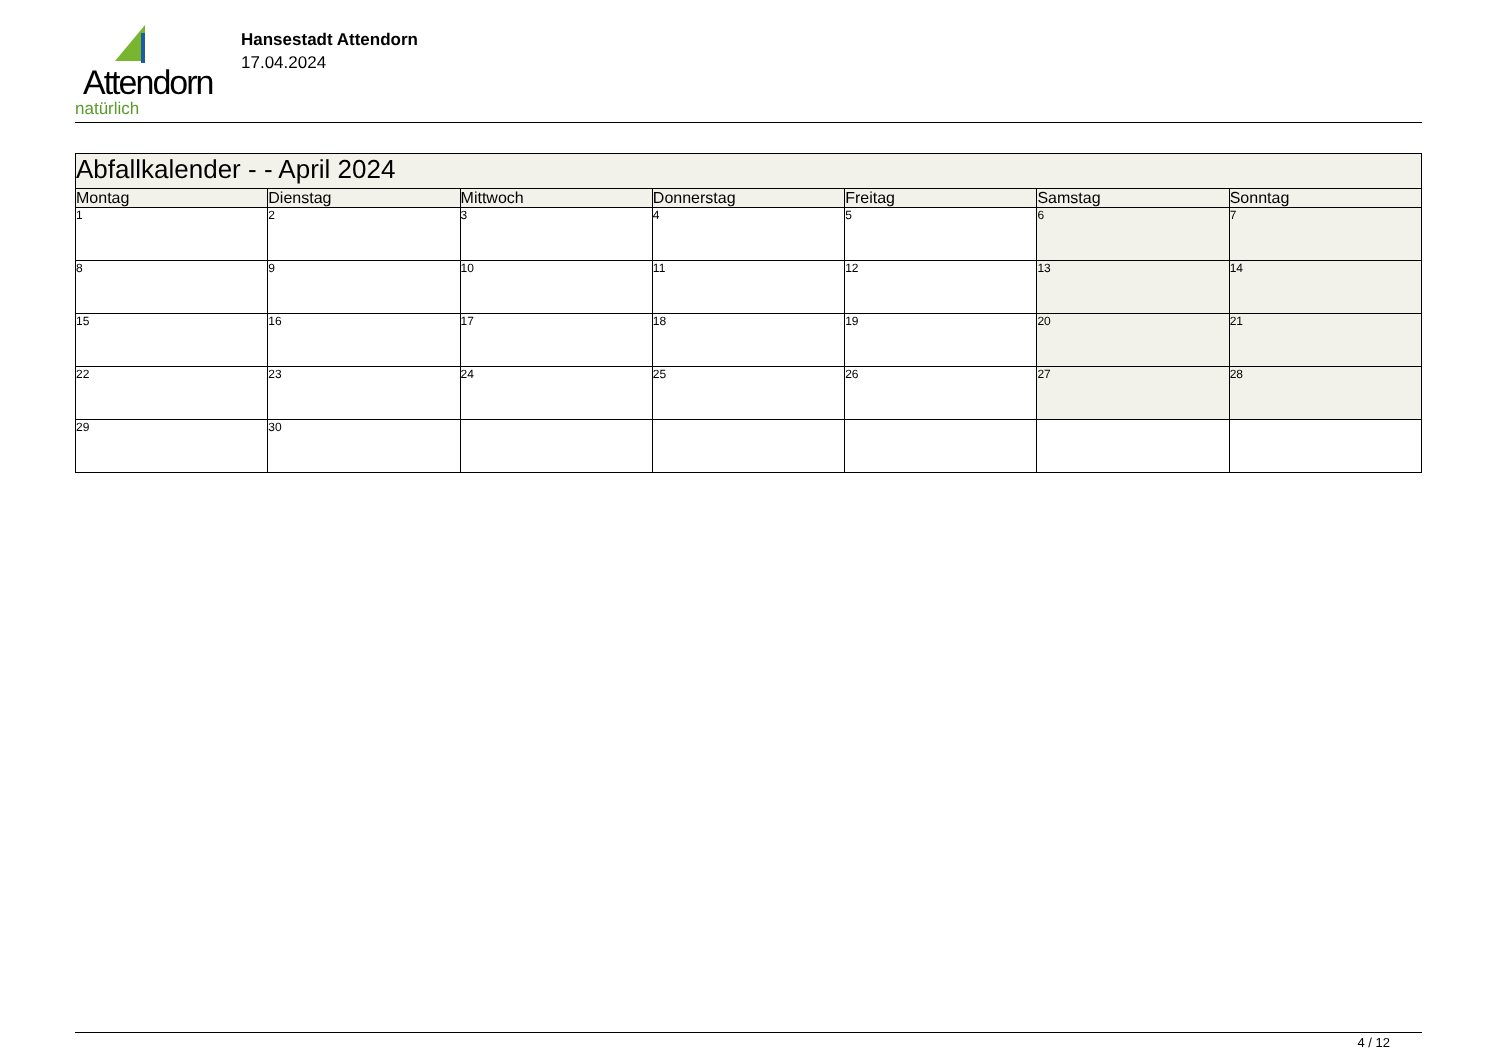Attendorn
natürlich
Hansestadt Attendorn
17.04.2024
| Abfallkalender - - April 2024 | | | | | | |
| --- | --- | --- | --- | --- | --- | --- |
| Montag | Dienstag | Mittwoch | Donnerstag | Freitag | Samstag | Sonntag |
| 1 | 2 | 3 | 4 | 5 | 6 | 7 |
| 8 | 9 | 10 | 11 | 12 | 13 | 14 |
| 15 | 16 | 17 | 18 | 19 | 20 | 21 |
| 22 | 23 | 24 | 25 | 26 | 27 | 28 |
| 29 | 30 | | | | | |
4 / 12